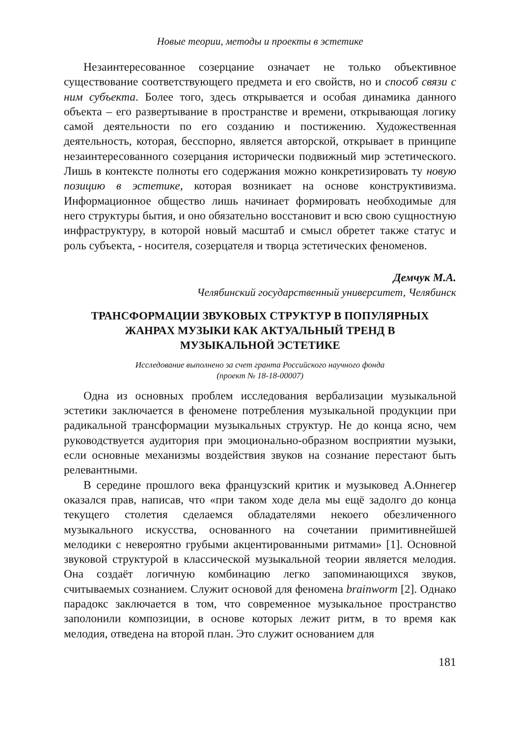Новые теории, методы и проекты в эстетике
Незаинтересованное созерцание означает не только объективное существование соответствующего предмета и его свойств, но и способ связи с ним субъекта. Более того, здесь открывается и особая динамика данного объекта – его развертывание в пространстве и времени, открывающая логику самой деятельности по его созданию и постижению. Художественная деятельность, которая, бесспорно, является авторской, открывает в принципе незаинтересованного созерцания исторически подвижный мир эстетического. Лишь в контексте полноты его содержания можно конкретизировать ту новую позицию в эстетике, которая возникает на основе конструктивизма. Информационное общество лишь начинает формировать необходимые для него структуры бытия, и оно обязательно восстановит и всю свою сущностную инфраструктуру, в которой новый масштаб и смысл обретет также статус и роль субъекта, - носителя, созерцателя и творца эстетических феноменов.
Демчук М.А.
Челябинский государственный университет, Челябинск
ТРАНСФОРМАЦИИ ЗВУКОВЫХ СТРУКТУР В ПОПУЛЯРНЫХ
ЖАНРАХ МУЗЫКИ КАК АКТУАЛЬНЫЙ ТРЕНД В
МУЗЫКАЛЬНОЙ ЭСТЕТИКЕ
Исследование выполнено за счет гранта Российского научного фонда
(проект № 18-18-00007)
Одна из основных проблем исследования вербализации музыкальной эстетики заключается в феномене потребления музыкальной продукции при радикальной трансформации музыкальных структур. Не до конца ясно, чем руководствуется аудитория при эмоционально-образном восприятии музыки, если основные механизмы воздействия звуков на сознание перестают быть релевантными.
В середине прошлого века французский критик и музыковед А.Оннегер оказался прав, написав, что «при таком ходе дела мы ещё задолго до конца текущего столетия сделаемся обладателями некоего обезличенного музыкального искусства, основанного на сочетании примитивнейшей мелодики с невероятно грубыми акцентированными ритмами» [1]. Основной звуковой структурой в классической музыкальной теории является мелодия. Она создаёт логичную комбинацию легко запоминающихся звуков, считываемых сознанием. Служит основой для феномена brainworm [2]. Однако парадокс заключается в том, что современное музыкальное пространство заполонили композиции, в основе которых лежит ритм, в то время как мелодия, отведена на второй план. Это служит основанием для
181